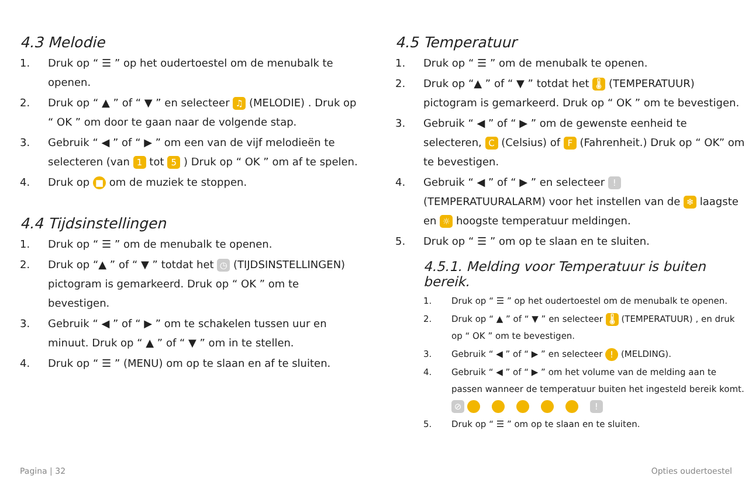4.3 Melodie
1. Druk op “ ☰ ” op het oudertoestel om de menubalk te openen.
2. Druk op “ ▲ ” of “ ▼ ” en selecteer ♫ (MELODIE) . Druk op “ OK ” om door te gaan naar de volgende stap.
3. Gebruik “ ◀ ” of “ ▶ ” om een van de vijf melodieën te selecteren (van 1 tot 5 ) Druk op “ OK ” om af te spelen.
4. Druk op ■ om de muziek te stoppen.
4.4 Tijdsinstellingen
1. Druk op “ ☰ ” om de menubalk te openen.
2. Druk op “▲ ” of “ ▼ ” totdat het ◷ (TIJDSINSTELLINGEN) pictogram is gemarkeerd. Druk op “ OK ” om te bevestigen.
3. Gebruik “ ◀ ” of “ ▶ ” om te schakelen tussen uur en minuut. Druk op “ ▲ ” of “ ▼ ” om in te stellen.
4. Druk op “ ☰ ” (MENU) om op te slaan en af te sluiten.
4.5 Temperatuur
1. Druk op “ ☰ ” om de menubalk te openen.
2. Druk op “▲ ” of “ ▼ ” totdat het 🌡 (TEMPERATUUR) pictogram is gemarkeerd. Druk op “ OK ” om te bevestigen.
3. Gebruik “ ◀ ” of “ ▶ ” om de gewenste eenheid te selecteren, C (Celsius) of F (Fahrenheit.) Druk op “ OK” om te bevestigen.
4. Gebruik “ ◀ ” of “ ▶ ” en selecteer ! (TEMPERATUURALARM) voor het instellen van de ❄ laagste en ☼ hoogste temperatuur meldingen.
5. Druk op “ ☰ ” om op te slaan en te sluiten.
4.5.1. Melding voor Temperatuur is buiten bereik.
1. Druk op “ ☰ ” op het oudertoestel om de menubalk te openen.
2. Druk op “ ▲ ” of “ ▼ ” en selecteer 🌡 (TEMPERATUUR) , en druk op “ OK ” om te bevestigen.
3. Gebruik “ ◀ ” of “ ▶ ” en selecteer ! (MELDING).
4. Gebruik “ ◀ ” of “ ▶ ” om het volume van de melding aan te passen wanneer de temperatuur buiten het ingesteld bereik komt.
⊘ !
5. Druk op “ ☰ ” om op te slaan en te sluiten.
Pagina | 32 Opties oudertoestel